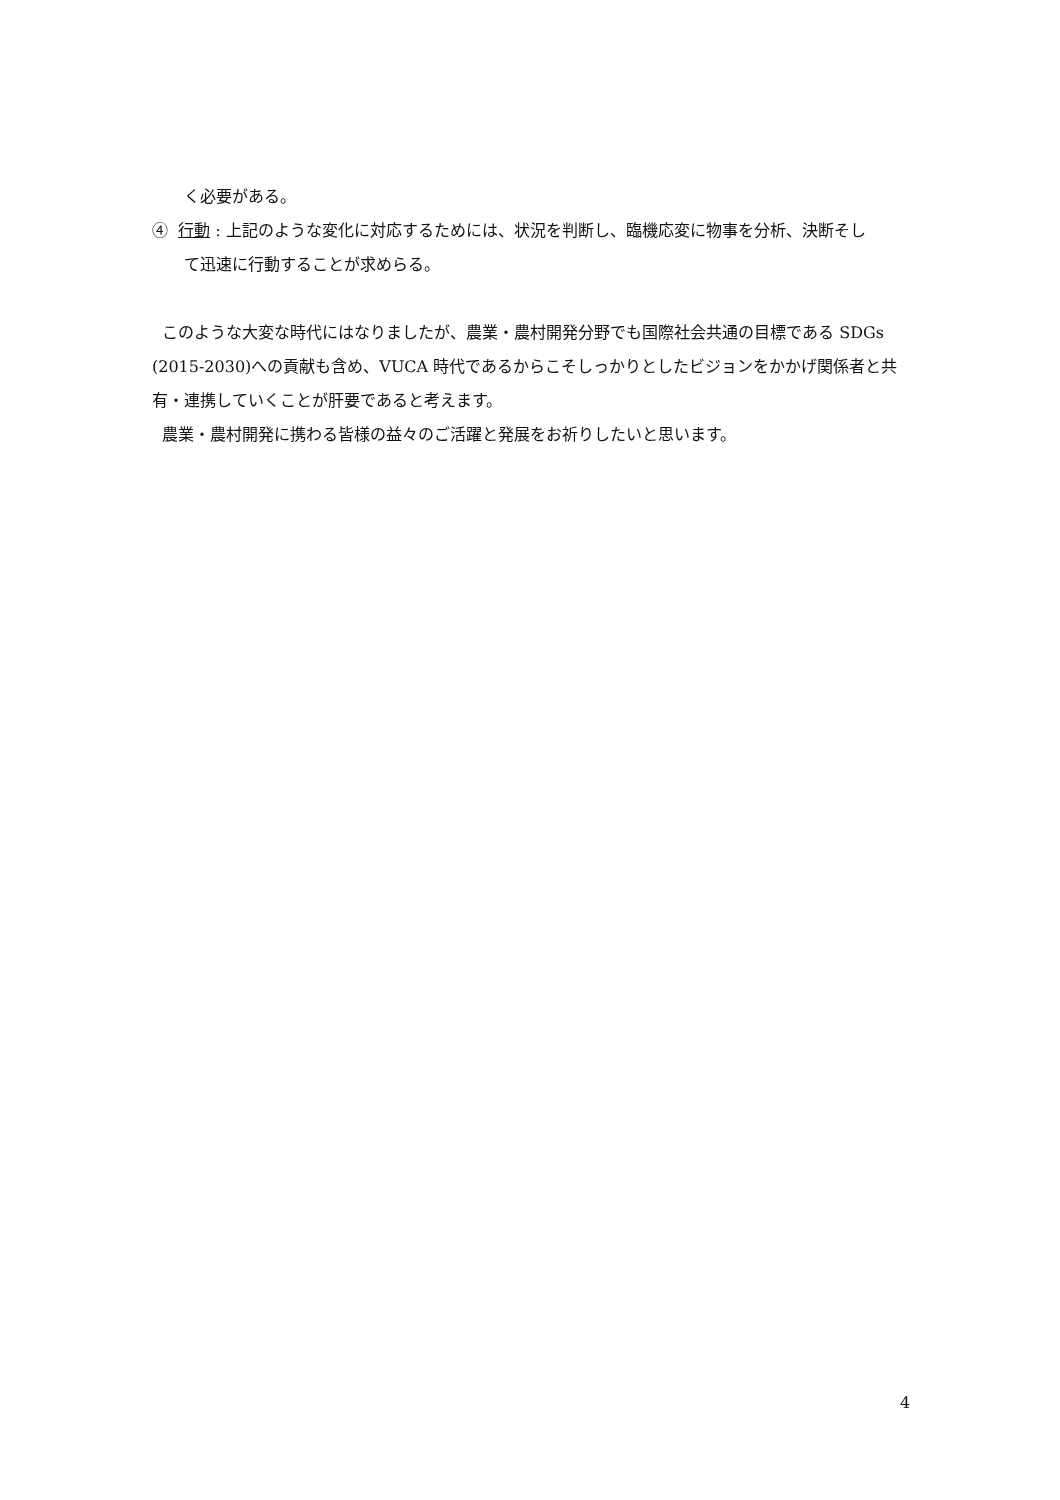く必要がある。
④ 行動 : 上記のような変化に対応するためには、状況を判断し、臨機応変に物事を分析、決断そし
て迅速に行動することが求めらる。
このような大変な時代にはなりましたが、農業・農村開発分野でも国際社会共通の目標である SDGs (2015-2030)への貢献も含め、VUCA 時代であるからこそしっかりとしたビジョンをかかげ関係者と共有・連携していくことが肝要であると考えます。
農業・農村開発に携わる皆様の益々のご活躍と発展をお祈りしたいと思います。
4